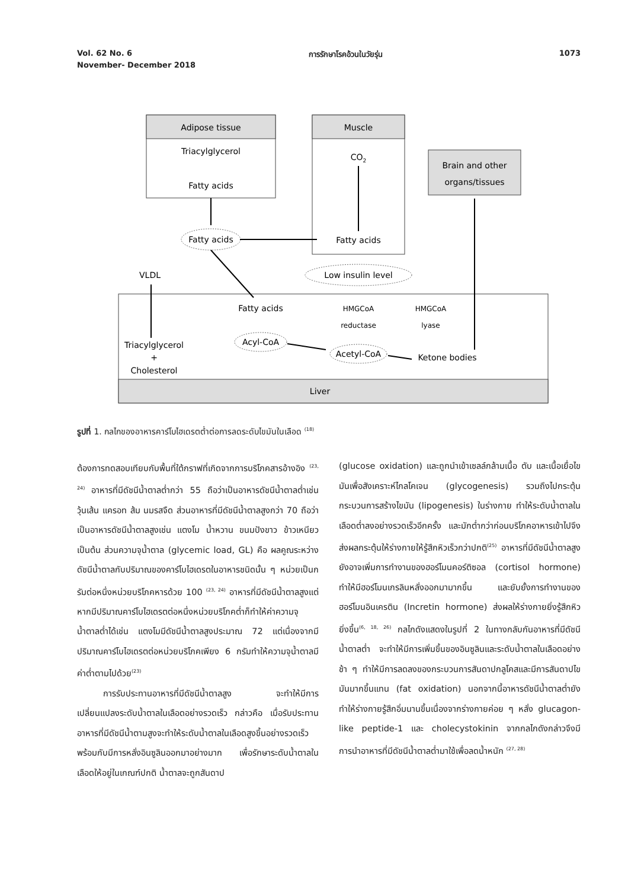Vol. 62 No. 6 การรักษาโรคอ้วนในวัยรุ่น 1073
November- December 2018
Adipose tissue
Triacylglycerol
Fatty acids
Muscle
CO2
Fatty acids
Brain and other
organs/tissues
Fatty acids
Low insulin level
VLDL
Liver
Fatty acids
HMGCoA
reductase
HMGCoA
lyase
Acyl-CoA
Acetyl-CoA
Ketone bodies
Triacylglycerol
+
Cholesterol
รูปที่ 1. กลไกของอาหารคาร์โบไฮเดรตต่ำต่อการลดระดับไขมันในเลือด <sup>(18)</sup>
ต้องการทดสอบเทียบกับพื้นที่ใต้กราฟที่เกิดจากการบริโภคสารอ้างอิง <sup>(23, 24)</sup> อาหารที่มีดัชนีน้ำตาลต่ำกว่า 55 ถือว่าเป็นอาหารดัชนีน้ำตาลต่ำเช่น วุ้นเส้น แครอท ส้ม นมรสจืด ส่วนอาหารที่มีดัชนีน้ำตาลสูงกว่า 70 ถือว่าเป็นอาหารดัชนีน้ำตาลสูงเช่น แตงโม น้ำหวาน ขนมปังขาว ข้าวเหนียว เป็นต้น ส่วนความจุน้ำตาล (glycemic load, GL) คือ ผลคูณระหว่างดัชนีน้ำตาลกับปริมาณของคาร์โบไฮเดรตในอาหารชนิดนั้น ๆ หน่วยเป็นกรัมต่อหนึ่งหน่วยบริโภคหารด้วย 100 <sup>(23, 24)</sup> อาหารที่มีดัชนีน้ำตาลสูงแต่หากมีปริมาณคาร์โบไฮเดรตต่อหนึ่งหน่วยบริโภคต่ำก็ทำให้ค่าความจุน้ำตาลต่ำได้เช่น แตงโมมีดัชนีน้ำตาลสูงประมาณ 72 แต่เนื่องจากมีปริมาณคาร์โบไฮเดรตต่อหน่วยบริโภคเพียง 6 กรัมทำให้ความจุน้ำตาลมีค่าต่ำตามไปด้วย<sup>(23)</sup>
   การรับประทานอาหารที่มีดัชนีน้ำตาลสูง จะทำให้มีการเปลี่ยนแปลงระดับน้ำตาลในเลือดอย่างรวดเร็ว กล่าวคือ เมื่อรับประทานอาหารที่มีดัชนีน้ำตามสูงจะทำให้ระดับน้ำตาลในเลือดสูงขึ้นอย่างรวดเร็วพร้อมกับมีการหลั่งอินซูลินออกมาอย่างมาก เพื่อรักษาระดับน้ำตาลในเลือดให้อยู่ในเกณฑ์ปกติ น้ำตาลจะถูกสันดาป
(glucose oxidation) และถูกนำเข้าเซลล์กล้ามเนื้อ ตับ และเนื้อเยื่อไขมันเพื่อสังเคราะห์ไกลโคเจน (glycogenesis) รวมถึงไปกระตุ้นกระบวนการสร้างไขมัน (lipogenesis) ในร่างกาย ทำให้ระดับน้ำตาลในเลือดต่ำลงอย่างรวดเร็วอีกครั้ง และมักต่ำกว่าก่อนบริโภคอาหารเข้าไปจึงส่งผลกระตุ้นให้ร่างกายให้รู้สึกหิวเร็วกว่าปกติ<sup>(25)</sup> อาหารที่มีดัชนีน้ำตาลสูงยังอาจเพิ่มการทำงานของฮอร์โมนคอร์ติซอล (cortisol hormone) ทำให้มีฮอร์โมนเกรลินหลั่งออกมามากขึ้น และยับยั้งการทำงานของฮอร์โมนอินเครติน (Incretin hormone) ส่งผลให้ร่างกายยิ่งรู้สึกหิวยิ่งขึ้น<sup>(6, 18, 26)</sup> กลไกดังแสดงในรูปที่ 2 ในทางกลับกันอาหารที่มีดัชนีน้ำตาลต่ำ จะทำให้มีการเพิ่มขึ้นของอินซูลินและระดับน้ำตาลในเลือดอย่างช้า ๆ ทำให้มีการลดลงของกระบวนการสันดาปกลูโคสและมีการสันดาปไขมันมากขึ้นแทน (fat oxidation) นอกจากนี้อาหารดัชนีน้ำตาลต่ำยังทำให้ร่างกายรู้สึกอิ่มนานขึ้นเนื่องจากร่างกายค่อย ๆ หลั่ง glucagon-like peptide-1 และ cholecystokinin จากกลไกดังกล่าวจึงมีการนำอาหารที่มีดัชนีน้ำตาลต่ำมาใช้เพื่อลดน้ำหนัก <sup>(27, 28)</sup>